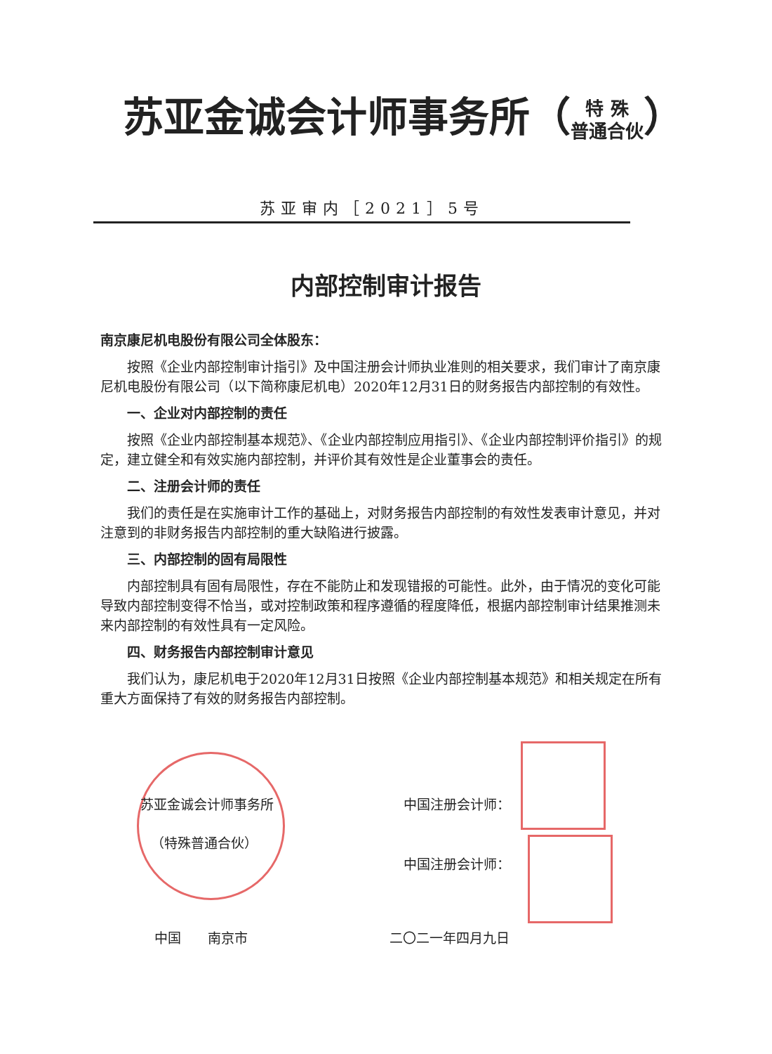苏亚金诚会计师事务所（特 殊
普通合伙）
苏亚审内［2021］5号
内部控制审计报告
南京康尼机电股份有限公司全体股东：
按照《企业内部控制审计指引》及中国注册会计师执业准则的相关要求，我们审计了南京康尼机电股份有限公司（以下简称康尼机电）2020年12月31日的财务报告内部控制的有效性。
一、企业对内部控制的责任
按照《企业内部控制基本规范》、《企业内部控制应用指引》、《企业内部控制评价指引》的规定，建立健全和有效实施内部控制，并评价其有效性是企业董事会的责任。
二、注册会计师的责任
我们的责任是在实施审计工作的基础上，对财务报告内部控制的有效性发表审计意见，并对注意到的非财务报告内部控制的重大缺陷进行披露。
三、内部控制的固有局限性
内部控制具有固有局限性，存在不能防止和发现错报的可能性。此外，由于情况的变化可能导致内部控制变得不恰当，或对控制政策和程序遵循的程度降低，根据内部控制审计结果推测未来内部控制的有效性具有一定风险。
四、财务报告内部控制审计意见
我们认为，康尼机电于2020年12月31日按照《企业内部控制基本规范》和相关规定在所有重大方面保持了有效的财务报告内部控制。
苏亚金诚会计师事务所 中国注册会计师：
（特殊普通合伙）
中国注册会计师：
中国　　南京市 二〇二一年四月九日